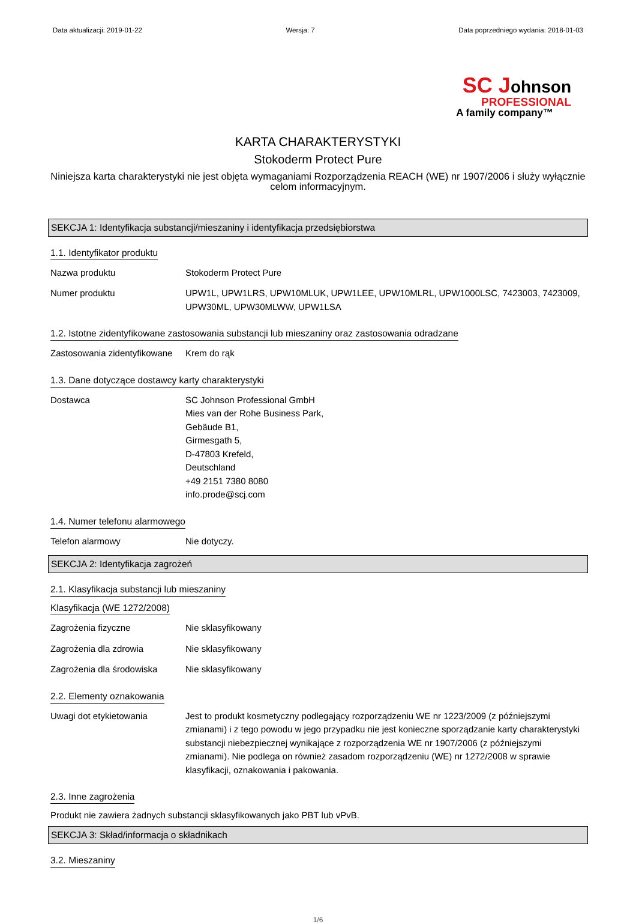Data aktualizacji: 2019-01-22 Wersja: 7 Data poprzedniego wydania: 2018-01-03
SC Johnson
PROFESSIONAL
A family company™
KARTA CHARAKTERYSTYKI
Stokoderm Protect Pure
Niniejsza karta charakterystyki nie jest objęta wymaganiami Rozporządzenia REACH (WE) nr 1907/2006 i służy wyłącznie celom informacyjnym.
SEKCJA 1: Identyfikacja substancji/mieszaniny i identyfikacja przedsiębiorstwa
1.1. Identyfikator produktu
Nazwa produktu Stokoderm Protect Pure
Numer produktu UPW1L, UPW1LRS, UPW10MLUK, UPW1LEE, UPW10MLRL, UPW1000LSC, 7423003, 7423009, UPW30ML, UPW30MLWW, UPW1LSA
1.2. Istotne zidentyfikowane zastosowania substancji lub mieszaniny oraz zastosowania odradzane
Zastosowania zidentyfikowane
Krem do rąk
1.3. Dane dotyczące dostawcy karty charakterystyki
Dostawca SC Johnson Professional GmbH
Mies van der Rohe Business Park,
Gebäude B1,
Girmesgath 5,
D-47803 Krefeld,
Deutschland
+49 2151 7380 8080
info.prode@scj.com
1.4. Numer telefonu alarmowego
Telefon alarmowy Nie dotyczy.
SEKCJA 2: Identyfikacja zagrożeń
2.1. Klasyfikacja substancji lub mieszaniny
Klasyfikacja (WE 1272/2008)
Zagrożenia fizyczne Nie sklasyfikowany
Zagrożenia dla zdrowia Nie sklasyfikowany
Zagrożenia dla środowiska Nie sklasyfikowany
2.2. Elementy oznakowania
Uwagi dot etykietowania Jest to produkt kosmetyczny podlegający rozporządzeniu WE nr 1223/2009 (z późniejszymi zmianami) i z tego powodu w jego przypadku nie jest konieczne sporządzanie karty charakterystyki substancji niebezpiecznej wynikające z rozporządzenia WE nr 1907/2006 (z późniejszymi zmianami). Nie podlega on również zasadom rozporządzeniu (WE) nr 1272/2008 w sprawie klasyfikacji, oznakowania i pakowania.
2.3. Inne zagrożenia
Produkt nie zawiera żadnych substancji sklasyfikowanych jako PBT lub vPvB.
SEKCJA 3: Skład/informacja o składnikach
3.2. Mieszaniny
1/6